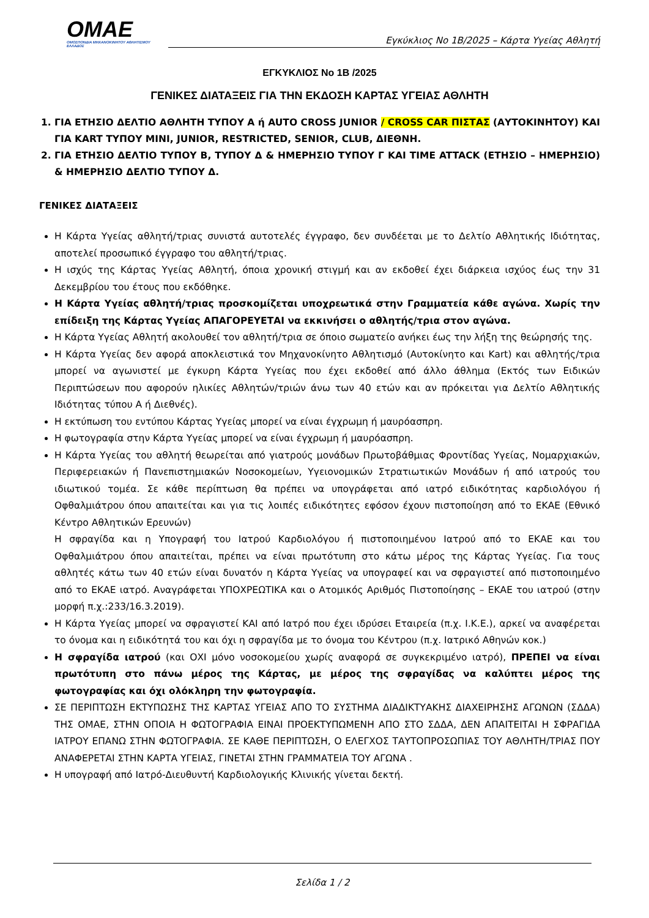OMAE
ΟΜΟΣΠΟΝΔΙΑ ΜΗΧΑΝΟΚΙΝΗΤΟΥ ΑΘΛΗΤΙΣΜΟΥ ΕΛΛΑΔΟΣ
Εγκύκλιος Νο 1Β/2025 – Κάρτα Υγείας Αθλητή
ΕΓΚΥΚΛΙΟΣ Νο 1Β /2025
ΓΕΝΙΚΕΣ ΔΙΑΤΑΞΕΙΣ ΓΙΑ ΤΗΝ ΕΚΔΟΣΗ ΚΑΡΤΑΣ ΥΓΕΙΑΣ ΑΘΛΗΤΗ
1. ΓΙΑ ΕΤΗΣΙΟ ΔΕΛΤΙΟ ΑΘΛΗΤΗ ΤΥΠΟΥ Α ή AUTO CROSS JUNIOR / CROSS CAR ΠΙΣΤΑΣ (ΑΥΤΟΚΙΝΗΤΟΥ) ΚΑΙ ΓΙΑ KART ΤΥΠΟΥ MINI, JUNIOR, RESTRICTED, SENIOR, CLUB, ΔΙΕΘΝΗ.
2. ΓΙΑ ΕΤΗΣΙΟ ΔΕΛΤΙΟ ΤΥΠΟΥ Β, ΤΥΠΟΥ Δ & ΗΜΕΡΗΣΙΟ ΤΥΠΟΥ Γ ΚΑΙ TIME ATTACK (ΕΤΗΣΙΟ – ΗΜΕΡΗΣΙΟ) & ΗΜΕΡΗΣΙΟ ΔΕΛΤΙΟ ΤΥΠΟΥ Δ.
ΓΕΝΙΚΕΣ ΔΙΑΤΑΞΕΙΣ
Η Κάρτα Υγείας αθλητή/τριας συνιστά αυτοτελές έγγραφο, δεν συνδέεται με το Δελτίο Αθλητικής Ιδιότητας, αποτελεί προσωπικό έγγραφο του αθλητή/τριας.
Η ισχύς της Κάρτας Υγείας Αθλητή, όποια χρονική στιγμή και αν εκδοθεί έχει διάρκεια ισχύος έως την 31 Δεκεμβρίου του έτους που εκδόθηκε.
Η Κάρτα Υγείας αθλητή/τριας προσκομίζεται υποχρεωτικά στην Γραμματεία κάθε αγώνα. Χωρίς την επίδειξη της Κάρτας Υγείας ΑΠΑΓΟΡΕΥΕΤΑΙ να εκκινήσει ο αθλητής/τρια στον αγώνα.
Η Κάρτα Υγείας Αθλητή ακολουθεί τον αθλητή/τρια σε όποιο σωματείο ανήκει έως την λήξη της θεώρησής της.
Η Κάρτα Υγείας δεν αφορά αποκλειστικά τον Μηχανοκίνητο Αθλητισμό (Αυτοκίνητο και Kart) και αθλητής/τρια μπορεί να αγωνιστεί με έγκυρη Κάρτα Υγείας που έχει εκδοθεί από άλλο άθλημα (Εκτός των Ειδικών Περιπτώσεων που αφορούν ηλικίες Αθλητών/τριών άνω των 40 ετών και αν πρόκειται για Δελτίο Αθλητικής Ιδιότητας τύπου Α ή Διεθνές).
Η εκτύπωση του εντύπου Κάρτας Υγείας μπορεί να είναι έγχρωμη ή μαυρόασπρη.
Η φωτογραφία στην Κάρτα Υγείας μπορεί να είναι έγχρωμη ή μαυρόασπρη.
Η Κάρτα Υγείας του αθλητή θεωρείται από γιατρούς μονάδων Πρωτοβάθμιας Φροντίδας Υγείας, Νομαρχιακών, Περιφερειακών ή Πανεπιστημιακών Νοσοκομείων, Υγειονομικών Στρατιωτικών Μονάδων ή από ιατρούς του ιδιωτικού τομέα. Σε κάθε περίπτωση θα πρέπει να υπογράφεται από ιατρό ειδικότητας καρδιολόγου ή Οφθαλμιάτρου όπου απαιτείται και για τις λοιπές ειδικότητες εφόσον έχουν πιστοποίηση από το ΕΚΑΕ (Εθνικό Κέντρο Αθλητικών Ερευνών)
Η σφραγίδα και η Υπογραφή του Ιατρού Καρδιολόγου ή πιστοποιημένου Ιατρού από το ΕΚΑΕ και του Οφθαλμιάτρου όπου απαιτείται, πρέπει να είναι πρωτότυπη στο κάτω μέρος της Κάρτας Υγείας. Για τους αθλητές κάτω των 40 ετών είναι δυνατόν η Κάρτα Υγείας να υπογραφεί και να σφραγιστεί από πιστοποιημένο από το ΕΚΑΕ ιατρό. Αναγράφεται ΥΠΟΧΡΕΩΤΙΚΑ και ο Ατομικός Αριθμός Πιστοποίησης – ΕΚΑΕ του ιατρού (στην μορφή π.χ.:233/16.3.2019).
Η Κάρτα Υγείας μπορεί να σφραγιστεί ΚΑΙ από Ιατρό που έχει ιδρύσει Εταιρεία (π.χ. Ι.Κ.Ε.), αρκεί να αναφέρεται το όνομα και η ειδικότητά του και όχι η σφραγίδα με το όνομα του Κέντρου (π.χ. Ιατρικό Αθηνών κοκ.)
Η σφραγίδα ιατρού (και ΟΧΙ μόνο νοσοκομείου χωρίς αναφορά σε συγκεκριμένο ιατρό), ΠΡΕΠΕΙ να είναι πρωτότυπη στο πάνω μέρος της Κάρτας, με μέρος της σφραγίδας να καλύπτει μέρος της φωτογραφίας και όχι ολόκληρη την φωτογραφία.
ΣΕ ΠΕΡΙΠΤΩΣΗ ΕΚΤΥΠΩΣΗΣ ΤΗΣ ΚΑΡΤΑΣ ΥΓΕΙΑΣ ΑΠΟ ΤΟ ΣΥΣΤΗΜΑ ΔΙΑΔΙΚΤΥΑΚΗΣ ΔΙΑΧΕΙΡΗΣΗΣ ΑΓΩΝΩΝ (ΣΔΔΑ) ΤΗΣ ΟΜΑΕ, ΣΤΗΝ ΟΠΟΙΑ Η ΦΩΤΟΓΡΑΦΙΑ ΕΙΝΑΙ ΠΡΟΕΚΤΥΠΩΜΕΝΗ ΑΠΟ ΣΤΟ ΣΔΔΑ, ΔΕΝ ΑΠΑΙΤΕΙΤΑΙ Η ΣΦΡΑΓΙΔΑ ΙΑΤΡΟΥ ΕΠΑΝΩ ΣΤΗΝ ΦΩΤΟΓΡΑΦΙΑ. ΣΕ ΚΑΘΕ ΠΕΡΙΠΤΩΣΗ, Ο ΕΛΕΓΧΟΣ ΤΑΥΤΟΠΡΟΣΩΠΙΑΣ ΤΟΥ ΑΘΛΗΤΗ/ΤΡΙΑΣ ΠΟΥ ΑΝΑΦΕΡΕΤΑΙ ΣΤΗΝ ΚΑΡΤΑ ΥΓΕΙΑΣ, ΓΙΝΕΤΑΙ ΣΤΗΝ ΓΡΑΜΜΑΤΕΙΑ ΤΟΥ ΑΓΩΝΑ .
Η υπογραφή από Ιατρό-Διευθυντή Καρδιολογικής Κλινικής γίνεται δεκτή.
Σελίδα 1 / 2